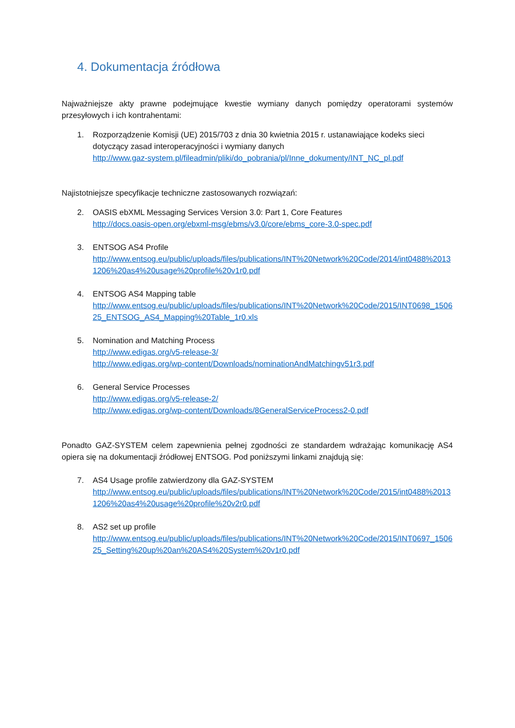4. Dokumentacja źródłowa
Najważniejsze akty prawne podejmujące kwestie wymiany danych pomiędzy operatorami systemów przesyłowych i ich kontrahentami:
1. Rozporządzenie Komisji (UE) 2015/703 z dnia 30 kwietnia 2015 r. ustanawiające kodeks sieci dotyczący zasad interoperacyjności i wymiany danych
http://www.gaz-system.pl/fileadmin/pliki/do_pobrania/pl/Inne_dokumenty/INT_NC_pl.pdf
Najistotniejsze specyfikacje techniczne zastosowanych rozwiązań:
2. OASIS ebXML Messaging Services Version 3.0: Part 1, Core Features
http://docs.oasis-open.org/ebxml-msg/ebms/v3.0/core/ebms_core-3.0-spec.pdf
3. ENTSOG AS4 Profile
http://www.entsog.eu/public/uploads/files/publications/INT%20Network%20Code/2014/int0488%20131206%20as4%20usage%20profile%20v1r0.pdf
4. ENTSOG AS4 Mapping table
http://www.entsog.eu/public/uploads/files/publications/INT%20Network%20Code/2015/INT0698_150625_ENTSOG_AS4_Mapping%20Table_1r0.xls
5. Nomination and Matching Process
http://www.edigas.org/v5-release-3/
http://www.edigas.org/wp-content/Downloads/nominationAndMatchingv51r3.pdf
6. General Service Processes
http://www.edigas.org/v5-release-2/
http://www.edigas.org/wp-content/Downloads/8GeneralServiceProcess2-0.pdf
Ponadto GAZ-SYSTEM celem zapewnienia pełnej zgodności ze standardem wdrażając komunikację AS4 opiera się na dokumentacji źródłowej ENTSOG. Pod poniższymi linkami znajdują się:
7. AS4 Usage profile zatwierdzony dla GAZ-SYSTEM
http://www.entsog.eu/public/uploads/files/publications/INT%20Network%20Code/2015/int0488%20131206%20as4%20usage%20profile%20v2r0.pdf
8. AS2 set up profile
http://www.entsog.eu/public/uploads/files/publications/INT%20Network%20Code/2015/INT0697_150625_Setting%20up%20an%20AS4%20System%20v1r0.pdf